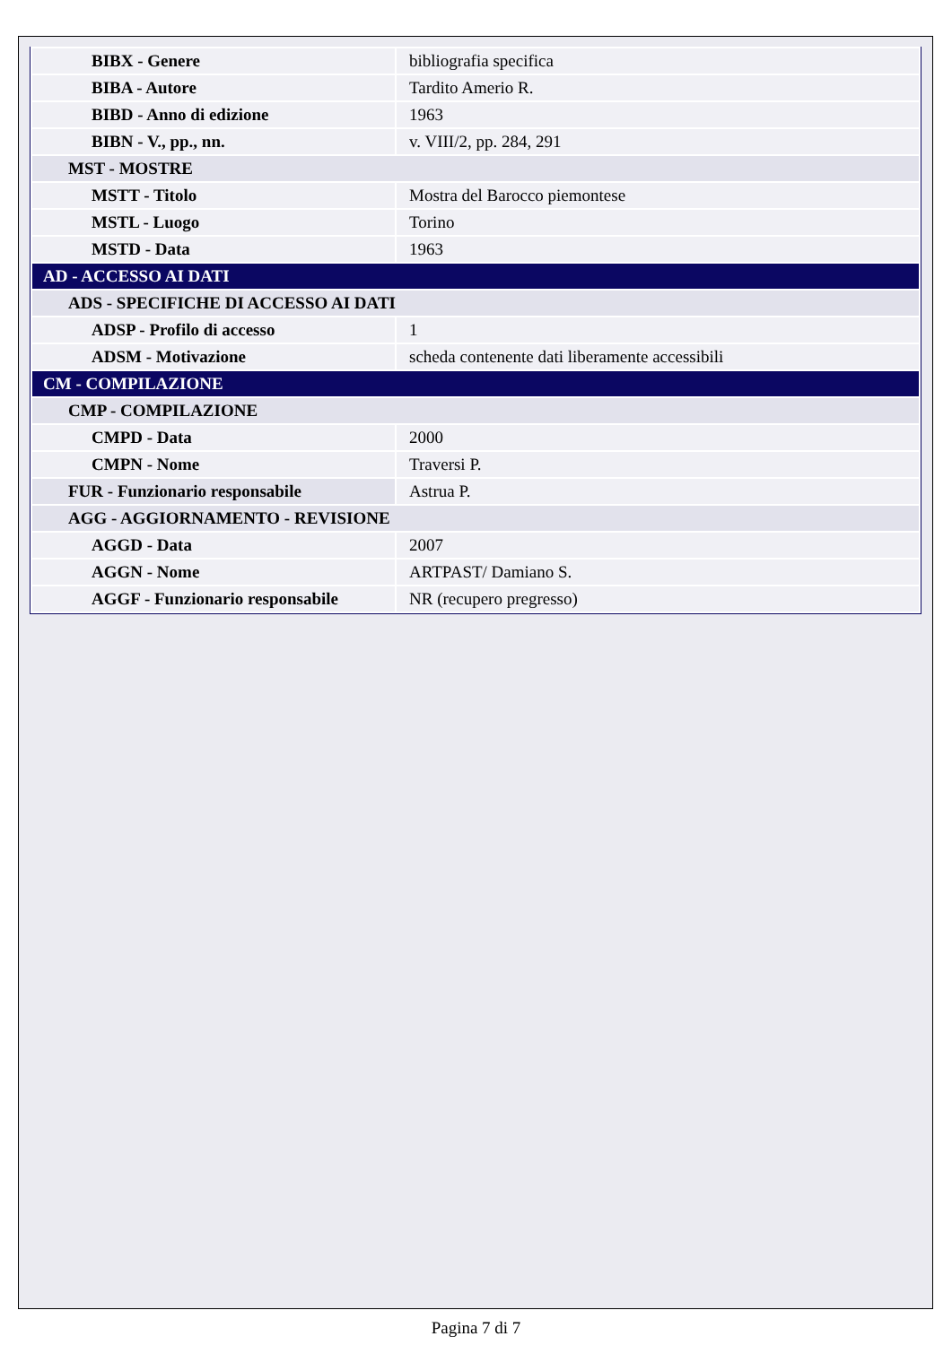| BIBX - Genere | bibliografia specifica |
| BIBA - Autore | Tardito Amerio R. |
| BIBD - Anno di edizione | 1963 |
| BIBN - V., pp., nn. | v. VIII/2, pp. 284, 291 |
| MST - MOSTRE | |
| MSTT - Titolo | Mostra del Barocco piemontese |
| MSTL - Luogo | Torino |
| MSTD - Data | 1963 |
| AD - ACCESSO AI DATI | |
| ADS - SPECIFICHE DI ACCESSO AI DATI | |
| ADSP - Profilo di accesso | 1 |
| ADSM - Motivazione | scheda contenente dati liberamente accessibili |
| CM - COMPILAZIONE | |
| CMP - COMPILAZIONE | |
| CMPD - Data | 2000 |
| CMPN - Nome | Traversi P. |
| FUR - Funzionario responsabile | Astrua P. |
| AGG - AGGIORNAMENTO - REVISIONE | |
| AGGD - Data | 2007 |
| AGGN - Nome | ARTPAST/ Damiano S. |
| AGGF - Funzionario responsabile | NR (recupero pregresso) |
Pagina 7 di 7